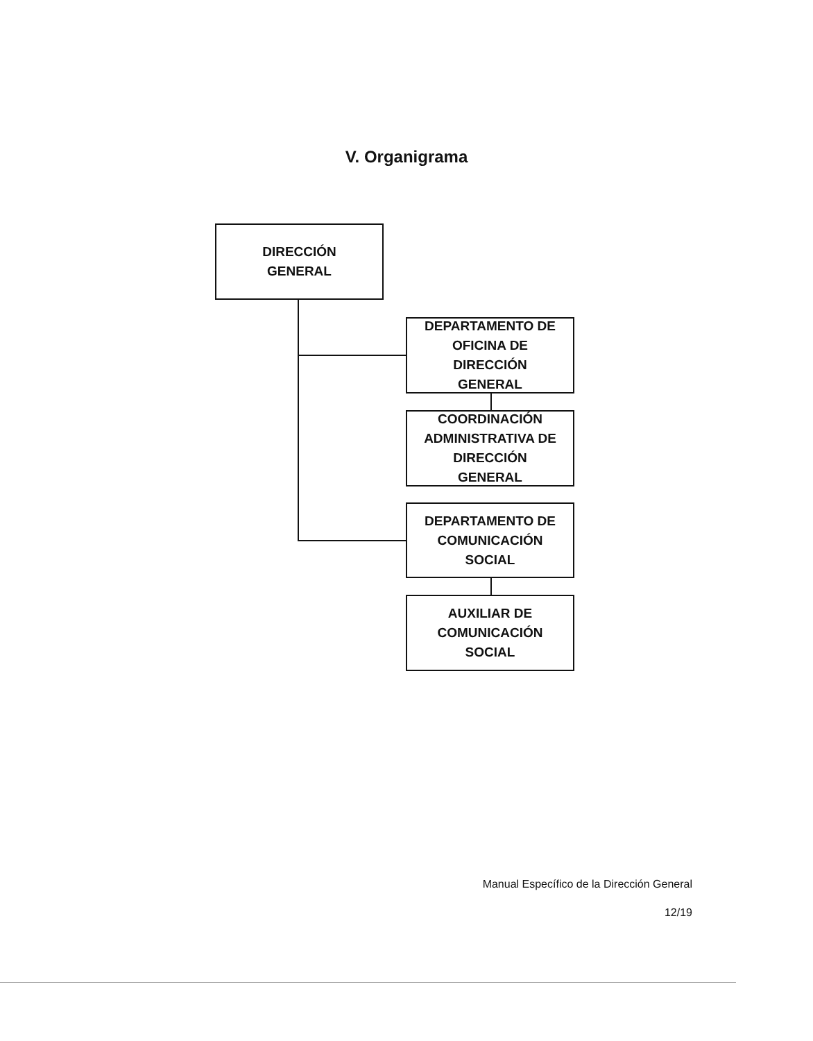V. Organigrama
DIRECCIÓN
GENERAL
DEPARTAMENTO DE
OFICINA DE
DIRECCIÓN
GENERAL
COORDINACIÓN
ADMINISTRATIVA DE
DIRECCIÓN
GENERAL
DEPARTAMENTO DE
COMUNICACIÓN
SOCIAL
AUXILIAR DE
COMUNICACIÓN
SOCIAL
Manual Específico de la Dirección General
12/19